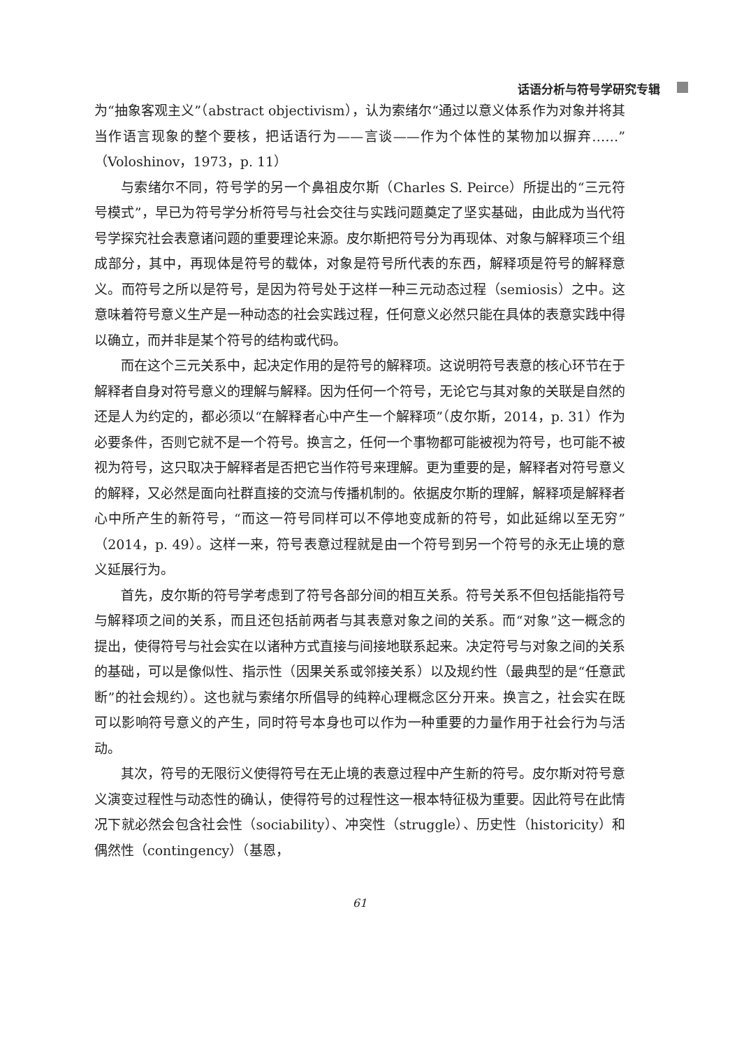话语分析与符号学研究专辑
为“抽象客观主义”（abstract objectivism），认为索绪尔“通过以意义体系作为对象并将其当作语言现象的整个要核，把话语行为——言谈——作为个体性的某物加以摒弃……”（Voloshinov，1973，p. 11）
与索绪尔不同，符号学的另一个鼻祖皮尔斯（Charles S. Peirce）所提出的“三元符号模式”，早已为符号学分析符号与社会交往与实践问题奠定了坚实基础，由此成为当代符号学探究社会表意诸问题的重要理论来源。皮尔斯把符号分为再现体、对象与解释项三个组成部分，其中，再现体是符号的载体，对象是符号所代表的东西，解释项是符号的解释意义。而符号之所以是符号，是因为符号处于这样一种三元动态过程（semiosis）之中。这意味着符号意义生产是一种动态的社会实践过程，任何意义必然只能在具体的表意实践中得以确立，而并非是某个符号的结构或代码。
而在这个三元关系中，起决定作用的是符号的解释项。这说明符号表意的核心环节在于解释者自身对符号意义的理解与解释。因为任何一个符号，无论它与其对象的关联是自然的还是人为约定的，都必须以“在解释者心中产生一个解释项”（皮尔斯，2014，p. 31）作为必要条件，否则它就不是一个符号。换言之，任何一个事物都可能被视为符号，也可能不被视为符号，这只取决于解释者是否把它当作符号来理解。更为重要的是，解释者对符号意义的解释，又必然是面向社群直接的交流与传播机制的。依据皮尔斯的理解，解释项是解释者心中所产生的新符号，“而这一符号同样可以不停地变成新的符号，如此延绵以至无穷”（2014，p. 49）。这样一来，符号表意过程就是由一个符号到另一个符号的永无止境的意义延展行为。
首先，皮尔斯的符号学考虑到了符号各部分间的相互关系。符号关系不但包括能指符号与解释项之间的关系，而且还包括前两者与其表意对象之间的关系。而“对象”这一概念的提出，使得符号与社会实在以诸种方式直接与间接地联系起来。决定符号与对象之间的关系的基础，可以是像似性、指示性（因果关系或邻接关系）以及规约性（最典型的是“任意武断”的社会规约）。这也就与索绪尔所倡导的纯粹心理概念区分开来。换言之，社会实在既可以影响符号意义的产生，同时符号本身也可以作为一种重要的力量作用于社会行为与活动。
其次，符号的无限衍义使得符号在无止境的表意过程中产生新的符号。皮尔斯对符号意义演变过程性与动态性的确认，使得符号的过程性这一根本特征极为重要。因此符号在此情况下就必然会包含社会性（sociability）、冲突性（struggle）、历史性（historicity）和偶然性（contingency）（基恩，
61